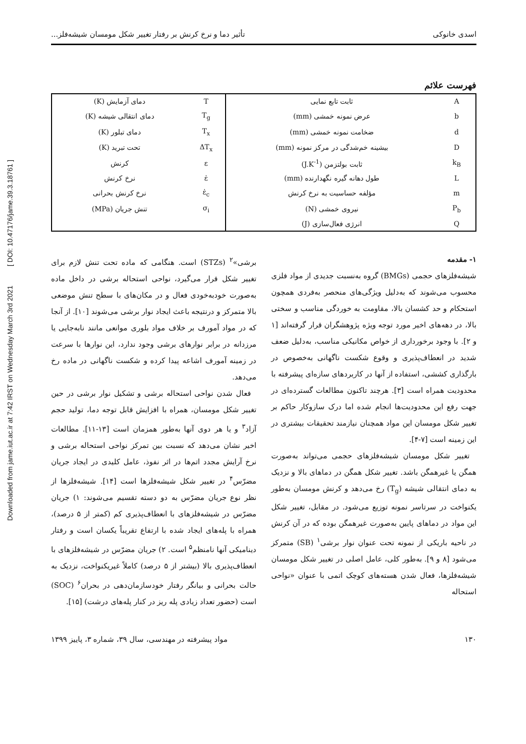Downloaded from jame.iut.ac.ir at 7:42 IRST on Wednesday March 3rd 2021 [ DOI: 10.47176/jame.39.3.18761 ]
اسدی خانوکی تأثیر دما و نرخ کرنش بر رفتار تغییر شکل مومسان شیشه‌فلز...
فهرست علائم
| A | ثابت تابع نمایی | T | دمای آزمایش (K) |
| b | عرض نمونه خمشی (mm) | T<sub>g</sub> | دمای انتقالی شیشه (K) |
| d | ضخامت نمونه خمشی (mm) | T<sub>x</sub> | دمای تبلور (K) |
| D | بیشینه خم‌شدگی در مرکز نمونه (mm) | ΔT<sub>x</sub> | تحت تبرید (K) |
| k<sub>B</sub> | ثابت بولتزمن (J.K<sup>-1</sup>) | ε | کرنش |
| L | طول دهانه گیره نگهدارنده (mm) | ε̇ | نرخ کرنش |
| m | مؤلفه حساسیت به نرخ کرنش | ε̇<sub>c</sub> | نرخ کرنش بحرانی |
| P<sub>b</sub> | نیروی خمشی (N) | σ<sub>i</sub> | تنش جریان (MPa) |
| Q | انرژی فعال‌سازی (J) | | |
۱- مقدمه
شیشه‌فلزهای حجمی (BMGs) گروه به‌نسبت جدیدی از مواد فلزی محسوب می‌شوند که به‌دلیل ویژگی‌های منحصر به‌فردی همچون استحکام و حد کشسان بالا، مقاومت به خوردگی مناسب و سختی بالا، در دهه‌های اخیر مورد توجه ویژه پژوهشگران قرار گرفته‌اند [۱ و ۲]. با وجود برخورداری از خواص مکانیکی مناسب، به‌دلیل ضعف شدید در انعطاف‌پذیری و وقوع شکست ناگهانی به‌خصوص در بارگذاری کششی، استفاده از آنها در کاربردهای سازه‌ای پیشرفته با محدودیت همراه است [۳]. هرچند تاکنون مطالعات گسترده‌ای در جهت رفع این محدودیت‌ها انجام شده اما درک سازوکار حاکم بر تغییر شکل مومسان این مواد همچنان نیازمند تحقیقات بیشتری در این زمینه است [۷-۴].
تغییر شکل مومسان شیشه‌فلزهای حجمی می‌تواند به‌صورت همگن یا غیرهمگن باشد. تغییر شکل همگن در دماهای بالا و نزدیک به دمای انتقالی شیشه (T<sub>g</sub>) رخ می‌دهد و کرنش مومسان به‌طور یکنواخت در سرتاسر نمونه توزیع می‌شود. در مقابل، تغییر شکل این مواد در دماهای پایین به‌صورت غیرهمگن بوده که در آن کرنش در ناحیه باریکی از نمونه تحت عنوان نوار برشی<sup>۱</sup> (SB) متمرکز می‌شود [۸ و ۹]. به‌طور کلی، عامل اصلی در تغییر شکل مومسان شیشه‌فلزها، فعال شدن هسته‌های کوچک اتمی با عنوان «نواحی استحاله
برشی»<sup>۲</sup> (STZs) است. هنگامی که ماده تحت تنش لازم برای تغییر شکل قرار می‌گیرد، نواحی استحاله برشی در داخل ماده به‌صورت خودبه‌خودی فعال و در مکان‌های با سطح تنش موضعی بالا متمرکز و درنتیجه باعث ایجاد نوار برشی می‌شوند [۱۰]. از آنجا که در مواد آمورف بر خلاف مواد بلوری موانعی مانند نابه‌جایی یا مرزدانه در برابر نوارهای برشی وجود ندارد، این نوارها با سرعت در زمینه آمورف اشاعه پیدا کرده و شکست ناگهانی در ماده رخ می‌دهد.
فعال شدن نواحی استحاله برشی و تشکیل نوار برشی در حین تغییر شکل مومسان، همراه با افزایش قابل توجه دما، تولید حجم آزاد<sup>۳</sup> و یا هر دوی آنها به‌طور همزمان است [۱۳-۱۱]. مطالعات اخیر نشان می‌دهد که نسبت بین تمرکز نواحی استحاله برشی و نرخ آرایش مجدد اتم‌ها در اثر نفوذ، عامل کلیدی در ایجاد جریان مضرّس<sup>۴</sup> در تغییر شکل شیشه‌فلزها است [۱۴]. شیشه‌فلزها از نظر نوع جریان مضرّس به دو دسته تقسیم می‌شوند: ۱) جریان مضرّس در شیشه‌فلزهای با انعطاف‌پذیری کم (کمتر از ۵ درصد)، همراه با پله‌های ایجاد شده با ارتفاع تقریباً یکسان است و رفتار دینامیکی آنها نامنظم<sup>۵</sup> است. ۲) جریان مضرّس در شیشه‌فلزهای با انعطاف‌پذیری بالا (بیشتر از ۵ درصد) کاملاً غیریکنواخت، نزدیک به حالت بحرانی و بیانگر رفتار خودسازمان‌دهی در بحران<sup>۶</sup> (SOC) است (حضور تعداد زیادی پله ریز در کنار پله‌های درشت) [۱۵].
۱۳۰ مواد پیشرفته در مهندسی، سال ۳۹، شماره ۳، پاییز ۱۳۹۹